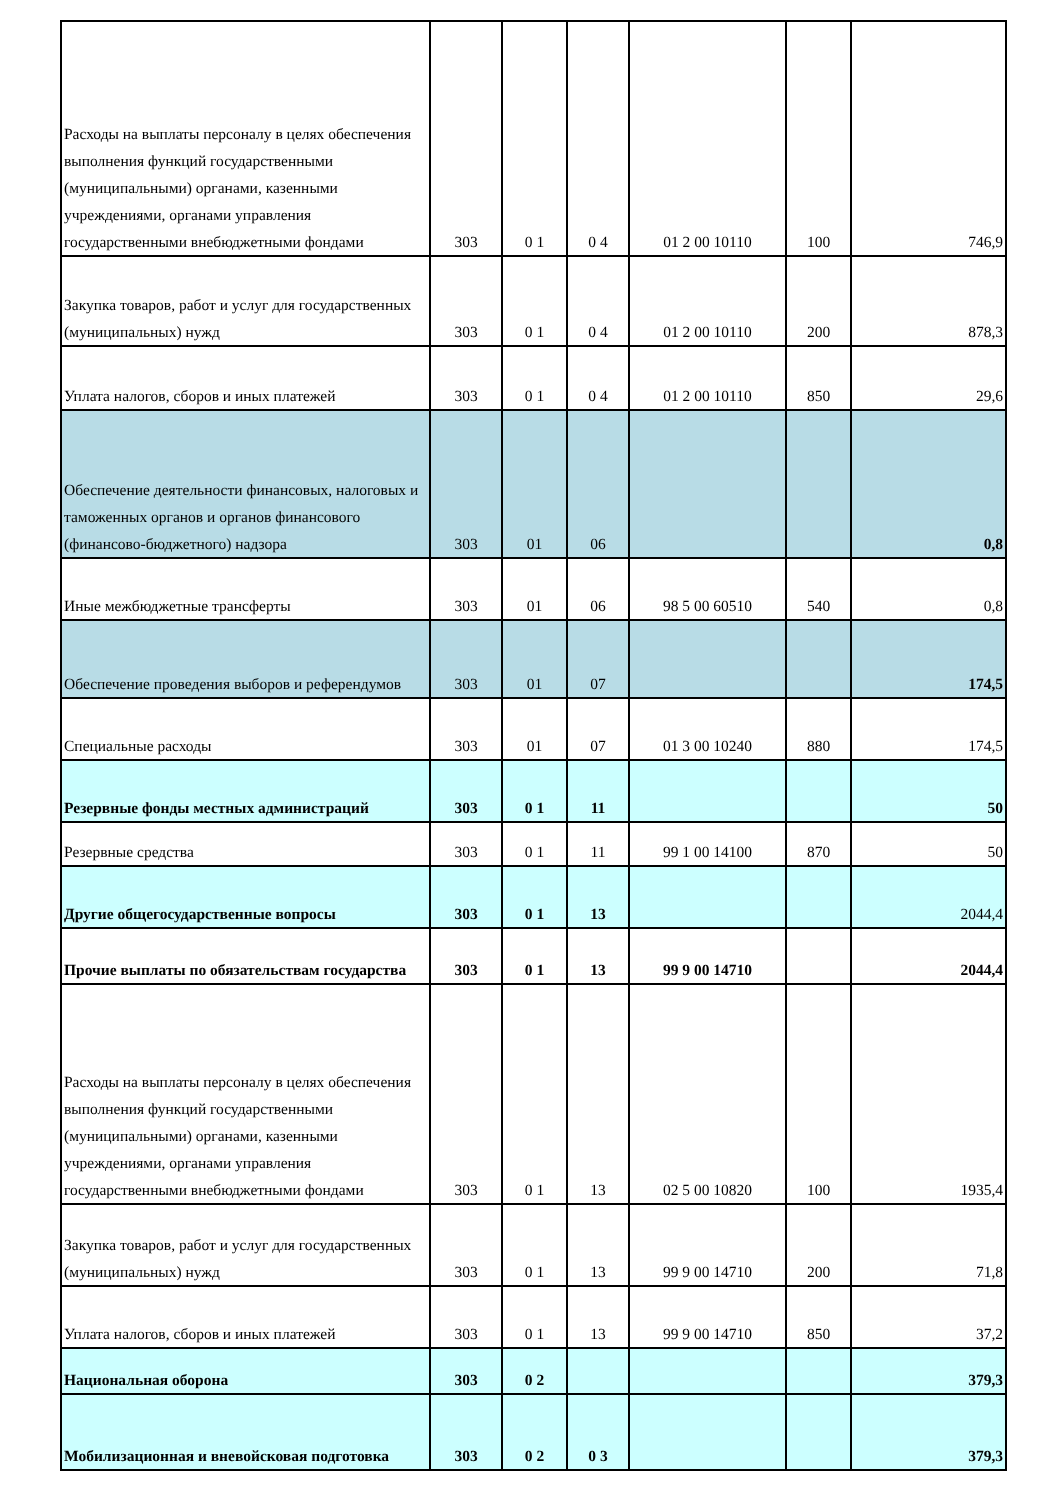| Расходы на выплаты персоналу в целях обеспечения выполнения функций государственными (муниципальными) органами, казенными учреждениями, органами управления государственными внебюджетными фондами | 303 | 0 1 | 0 4 | 01 2 00 10110 | 100 | 746,9 |
| Закупка товаров, работ и услуг для государственных (муниципальных) нужд | 303 | 0 1 | 0 4 | 01 2 00 10110 | 200 | 878,3 |
| Уплата налогов, сборов и иных платежей | 303 | 0 1 | 0 4 | 01 2 00 10110 | 850 | 29,6 |
| Обеспечение деятельности финансовых, налоговых и таможенных органов и органов финансового (финансово-бюджетного) надзора | 303 | 01 | 06 | | | 0,8 |
| Иные межбюджетные трансферты | 303 | 01 | 06 | 98 5 00 60510 | 540 | 0,8 |
| Обеспечение проведения выборов и референдумов | 303 | 01 | 07 | | | 174,5 |
| Специальные расходы | 303 | 01 | 07 | 01 3 00 10240 | 880 | 174,5 |
| Резервные фонды местных администраций | 303 | 0 1 | 11 | | | 50 |
| Резервные средства | 303 | 0 1 | 11 | 99 1 00 14100 | 870 | 50 |
| Другие общегосударственные вопросы | 303 | 0 1 | 13 | | | 2044,4 |
| Прочие выплаты по обязательствам государства | 303 | 0 1 | 13 | 99 9 00 14710 | | 2044,4 |
| Расходы на выплаты персоналу в целях обеспечения выполнения функций государственными (муниципальными) органами, казенными учреждениями, органами управления государственными внебюджетными фондами | 303 | 0 1 | 13 | 02 5 00 10820 | 100 | 1935,4 |
| Закупка товаров, работ и услуг для государственных (муниципальных) нужд | 303 | 0 1 | 13 | 99 9 00 14710 | 200 | 71,8 |
| Уплата налогов, сборов и иных платежей | 303 | 0 1 | 13 | 99 9 00 14710 | 850 | 37,2 |
| Национальная оборона | 303 | 0 2 | | | | 379,3 |
| Мобилизационная и вневойсковая подготовка | 303 | 0 2 | 0 3 | | | 379,3 |